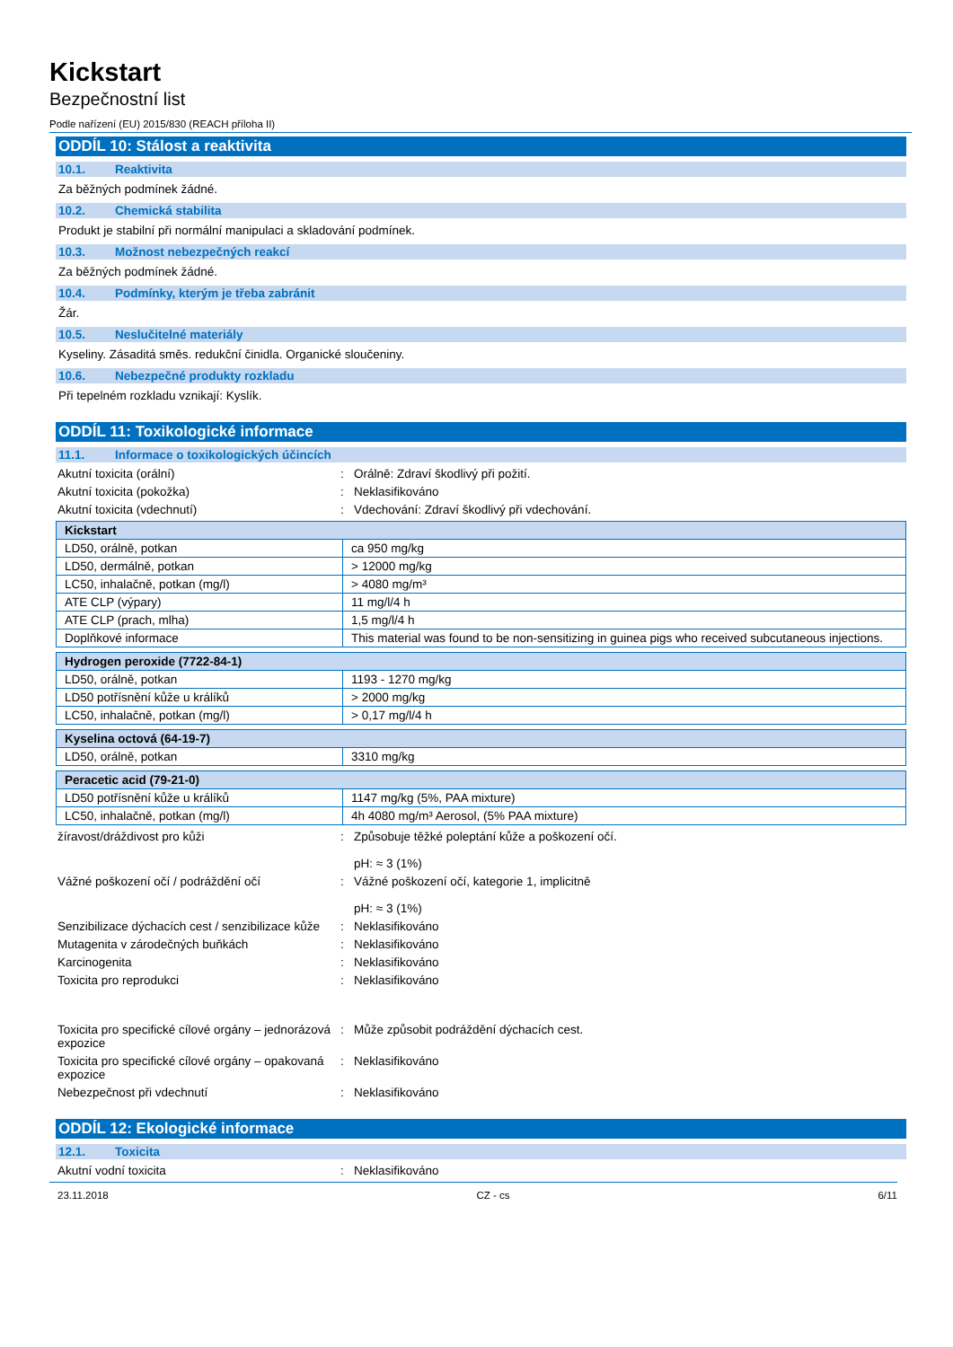Kickstart
Bezpečnostní list
Podle nařízení (EU) 2015/830 (REACH příloha II)
ODDÍL 10: Stálost a reaktivita
10.1. Reaktivita
Za běžných podmínek žádné.
10.2. Chemická stabilita
Produkt je stabilní při normální manipulaci a skladování podmínek.
10.3. Možnost nebezpečných reakcí
Za běžných podmínek žádné.
10.4. Podmínky, kterým je třeba zabránit
Žár.
10.5. Neslučitelné materiály
Kyseliny. Zásaditá směs. redukční činidla. Organické sloučeniny.
10.6. Nebezpečné produkty rozkladu
Při tepelném rozkladu vznikají: Kyslík.
ODDÍL 11: Toxikologické informace
11.1. Informace o toxikologických účincích
Akutní toxicita (orální) : Orálně: Zdraví škodlivý při požití.
Akutní toxicita (pokožka) : Neklasifikováno
Akutní toxicita (vdechnutí) : Vdechování: Zdraví škodlivý při vdechování.
| Kickstart | |
| --- | --- |
| LD50, orálně, potkan | ca 950 mg/kg |
| LD50, dermálně, potkan | > 12000 mg/kg |
| LC50, inhalačně, potkan (mg/l) | > 4080 mg/m³ |
| ATE CLP (výpary) | 11 mg/l/4 h |
| ATE CLP (prach, mlha) | 1,5 mg/l/4 h |
| Doplňkové informace | This material was found to be non-sensitizing in guinea pigs who received subcutaneous injections. |
| Hydrogen peroxide (7722-84-1) | |
| --- | --- |
| LD50, orálně, potkan | 1193 - 1270 mg/kg |
| LD50 potřísnění kůže u králíků | > 2000 mg/kg |
| LC50, inhalačně, potkan (mg/l) | > 0,17 mg/l/4 h |
| Kyselina octová (64-19-7) | |
| --- | --- |
| LD50, orálně, potkan | 3310 mg/kg |
| Peracetic acid (79-21-0) | |
| --- | --- |
| LD50 potřísnění kůže u králíků | 1147 mg/kg (5%, PAA mixture) |
| LC50, inhalačně, potkan (mg/l) | 4h 4080 mg/m³ Aerosol, (5% PAA mixture) |
žíravost/dráždivost pro kůži : Způsobuje těžké poleptání kůže a poškození očí.
pH: ≈ 3 (1%)
Vážné poškození očí / podráždění očí : Vážné poškození očí, kategorie 1, implicitně
pH: ≈ 3 (1%)
Senzibilizace dýchacích cest / senzibilizace kůže
: Neklasifikováno
Mutagenita v zárodečných buňkách : Neklasifikováno
Karcinogenita : Neklasifikováno
Toxicita pro reprodukci : Neklasifikováno
Toxicita pro specifické cílové orgány – jednorázová expozice
: Může způsobit podráždění dýchacích cest.
Toxicita pro specifické cílové orgány – opakovaná expozice
: Neklasifikováno
Nebezpečnost při vdechnutí : Neklasifikováno
ODDÍL 12: Ekologické informace
12.1. Toxicita
Akutní vodní toxicita : Neklasifikováno
23.11.2018 CZ - cs 6/11